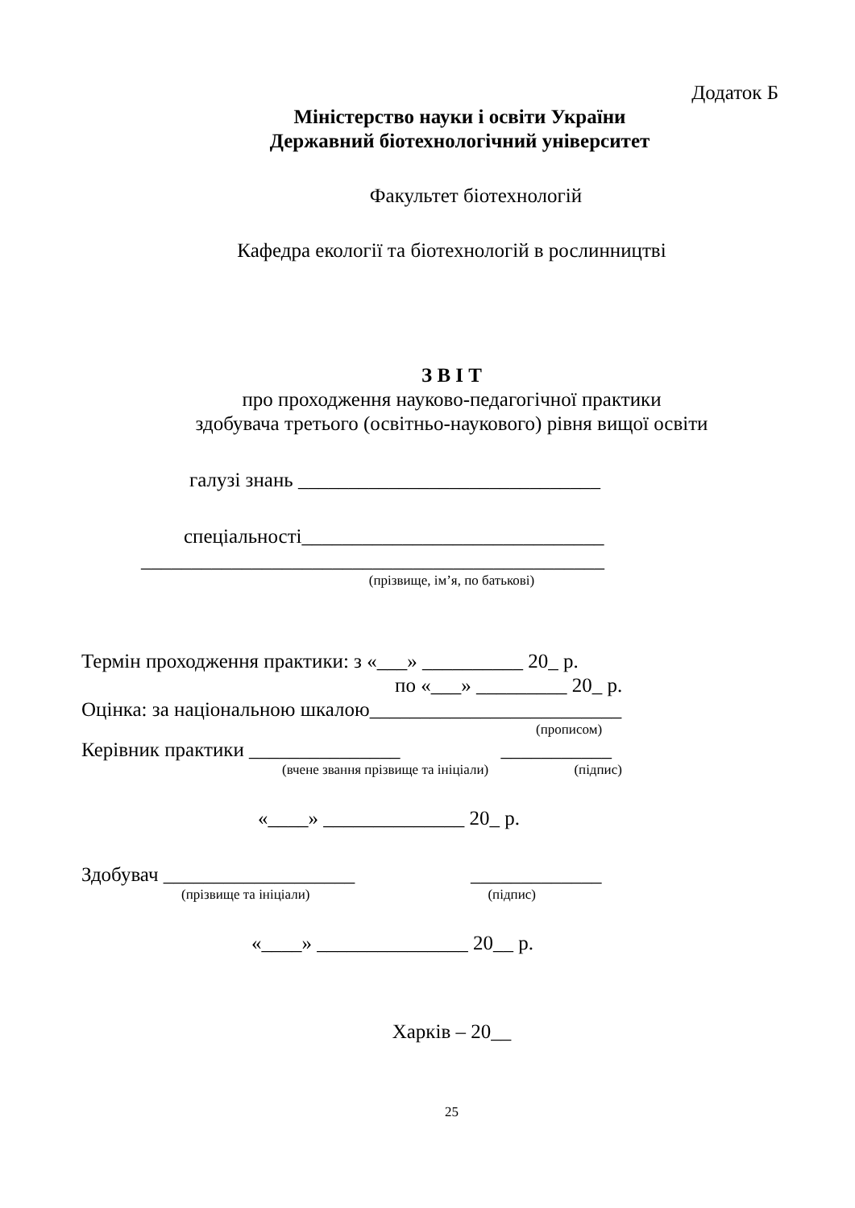Додаток Б
Міністерство науки і освіти України
Державний біотехнологічний університет
Факультет біотехнологій
Кафедра екології та біотехнологій в рослинництві
З В І Т
про проходження науково-педагогічної практики
здобувача третього (освітньо-наукового) рівня вищої освіти
галузі знань ______________________________
спеціальності______________________________
______________________________________________
(прізвище, ім’я, по батькові)
Термін проходження практики: з «___» __________ 20_ р.
по «___» _________ 20_ р.
Оцінка: за національною шкалою_________________________
(прописом)
Керівник практики _______________ ___________
(вчене звання прізвище та ініціали) (підпис)
«____» ______________ 20_ р.
Здобувач ___________________ _____________
(прізвище та ініціали) (підпис)
«____» _______________ 20__ р.
Харків – 20__
25